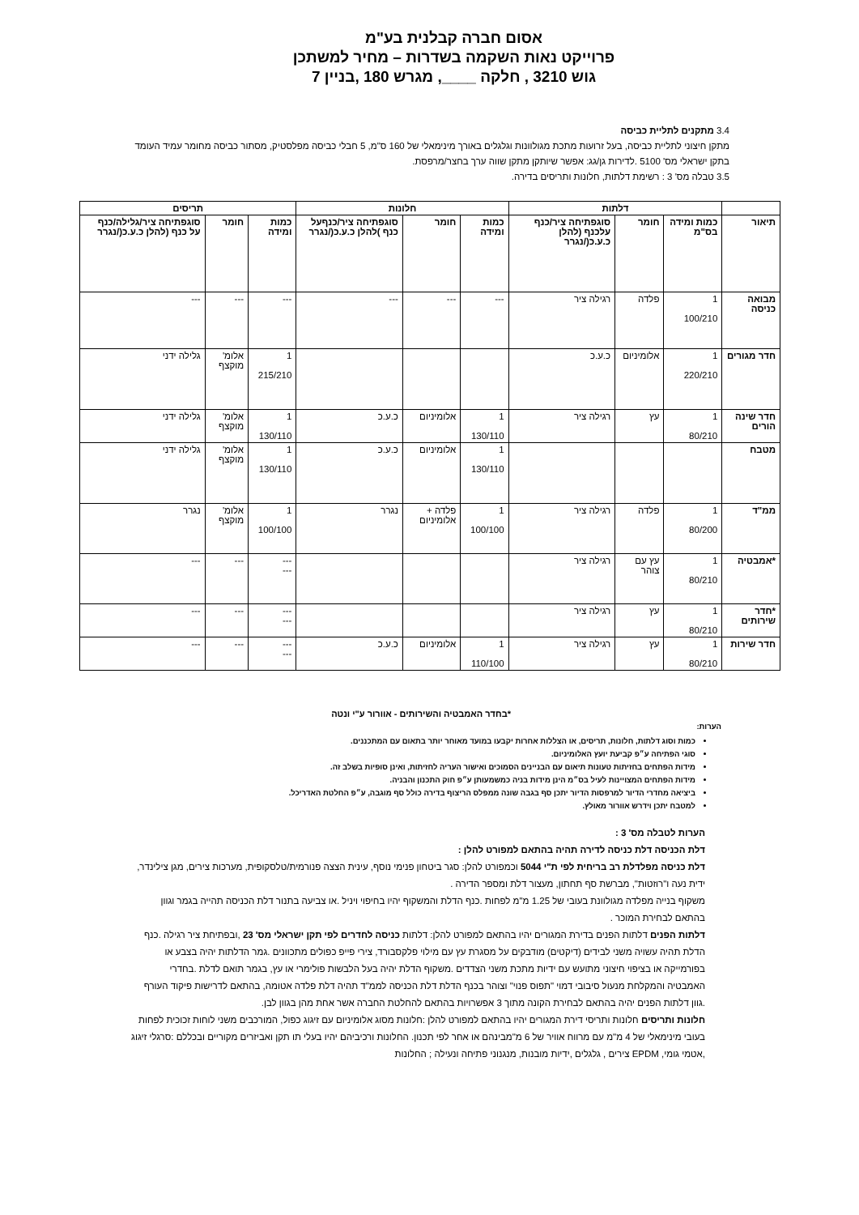אסום חברה קבלנית בע"מ
פרוייקט נאות השקמה בשדרות – מחיר למשתכן
גוש 3210 , חלקה ____, מגרש 180 ,בניין 7
3.4 מתקנים לתליית כביסה
מתקן חיצוני לתליית כביסה, בעל זרועות מתכת מגולוונות וגלגלים באורך מינימאלי של 160 ס"מ, 5 חבלי כביסה מפלסטיק, מסתור כביסה מחומר עמיד העומד בתקן ישראלי מס' 5100 .לדירות גן/גג: אפשר שיותקן מתקן שווה ערך בחצר/מרפסת.
3.5 טבלה מס' 3 : רשימת דלתות, חלונות ותריסים בדירה.
| | דלתות | | | חלונות | | | תריסים | | |
| --- | --- | --- | --- | --- | --- | --- | --- | --- | --- |
| תיאור | כמות ומידה בס"מ | חומר | סוגפתיחה ציר/כנף עלכנף (להלן כ.ע.כ(/נגרר | כמות ומידה | חומר | סוגפתיחה ציר/כנףעל כנף )להלן כ.ע.כ(/נגרר | כמות ומידה | חומר | סוגפתיחה ציר/גלילה/כנף על כנף (להלן כ.ע.כ(/נגרר |
| מבואה כניסה | 1 100/210 | פלדה | רגילה ציר | --- | --- | --- | --- | --- | --- |
| חדר מגורים | 1 220/210 | אלומיניום | כ.ע.כ | | | | 1 215/210 | אלומ' מוקצף | גלילה ידני |
| חדר שינה הורים | 1 80/210 | עץ | רגילה ציר | 1 130/110 | אלומיניום | כ.ע.כ | 1 130/110 | אלומ' מוקצף | גלילה ידני |
| מטבח | | | | 1 130/110 | אלומיניום | כ.ע.כ | 1 130/110 | אלומ' מוקצף | גלילה ידני |
| ממ"ד | 1 80/200 | פלדה | רגילה ציר | 1 100/100 | פלדה + אלומיניום | נגרר | 1 100/100 | אלומ' מוקצף | נגרר |
| *אמבטיה | 1 80/210 | עץ עם צוהר | רגילה ציר | | | | --- --- | --- | --- |
| *חדר שירותים | 1 80/210 | עץ | רגילה ציר | | | | --- --- | --- | --- |
| חדר שירות | 1 80/210 | עץ | רגילה ציר | 1 110/100 | אלומיניום | כ.ע.כ | --- --- | --- | --- |
*בחדר האמבטיה והשירותים - אוורור ע"י ונטה
הערות:
כמות וסוג דלתות, חלונות, תריסים, או הצללות אחרות יקבעו במועד מאוחר יותר בתאום עם המתכננים.
סוגי הפתיחה ע״פ קביעת יועץ האלומיניום.
מידות הפתחים בחזיתות טעונות תיאום עם הבניינים הסמוכים ואישור העריה לחזיתות, ואינן סופיות בשלב זה.
מידות הפתחים המצויינות לעיל בס״מ הינן מידות בניה כמשמעותן ע״פ חוק התכנון והבניה.
ביציאה מחדרי הדיור למרפסות הדיור יתכן סף בגבה שונה ממפלס הריצוף בדירה כולל סף מוגבה, ע״פ החלטת האדריכל.
למטבח יתכן וידרש אוורור מאולץ.
הערות לטבלה מס' 3 :
דלת הכניסה דלת כניסה לדירה תהיה בהתאם למפורט להלן :
דלת כניסה מפלדלת רב בריחית לפי ת"י 5044 וכמפורט להלן: סגר ביטחון פנימי נוסף, עינית הצצה פנורמית/טלסקופית, מערכות צירים, מגן צילינדר, ידית נעה ו"רוזטות", מברשת סף תחתון, מעצור דלת ומספר הדירה .
משקוף בנייה מפלדה מגולוונת בעובי של 1.25 מ"מ לפחות .כנף הדלת והמשקוף יהיו בחיפוי ויניל .או צביעה בתנור דלת הכניסה תהייה בגמר וגוון בהתאם לבחירת המוכר .
דלתות הפנים דלתות הפנים בדירת המגורים יהיו בהתאם למפורט להלן: דלתות כניסה לחדרים לפי תקן ישראלי מס' 23 ,ובפתיחת ציר רגילה .כנף הדלת תהיה עשויה משני לבידים (דיקטים) מודבקים על מסגרת עץ עם מילוי פלקסבורד, צירי פייפ כפולים מתכוונים .גמר הדלתות יהיה בצבע או בפורמייקה או בציפוי חיצוני מתועש עם ידיות מתכת משני הצדדים .משקוף הדלת יהיה בעל הלבשות פולימרי או עץ, בגמר תואם לדלת .בחדרי האמבטיה והמקלחת מנעול סיבובי דמוי "תפוס פנוי" וצוהר בכנף הדלת דלת הכניסה לממ"ד תהיה דלת פלדה אטומה, בהתאם לדרישות פיקוד העורף .גוון דלתות הפנים יהיה בהתאם לבחירת הקונה מתוך 3 אפשרויות בהתאם להחלטת החברה אשר אחת מהן בגוון לבן.
חלונות ותריסים חלונות ותריסי דירת המגורים יהיו בהתאם למפורט להלן :חלונות מסוג אלומיניום עם זיגוג כפול, המורכבים משני לוחות זכוכית לפחות בעובי מינימאלי של 4 מ"מ עם מרווח אוויר של 6 מ"מבינהם או אחר לפי תכנון. החלונות ורכיביהם יהיו בעלי תו תקן ואביזרים מקוריים ובכללם :סרגלי זיגוג ,אטמי גומי, EPDM צירים , גלגלים ,ידיות מובנות, מנגנוני פתיחה ונעילה ; החלונות